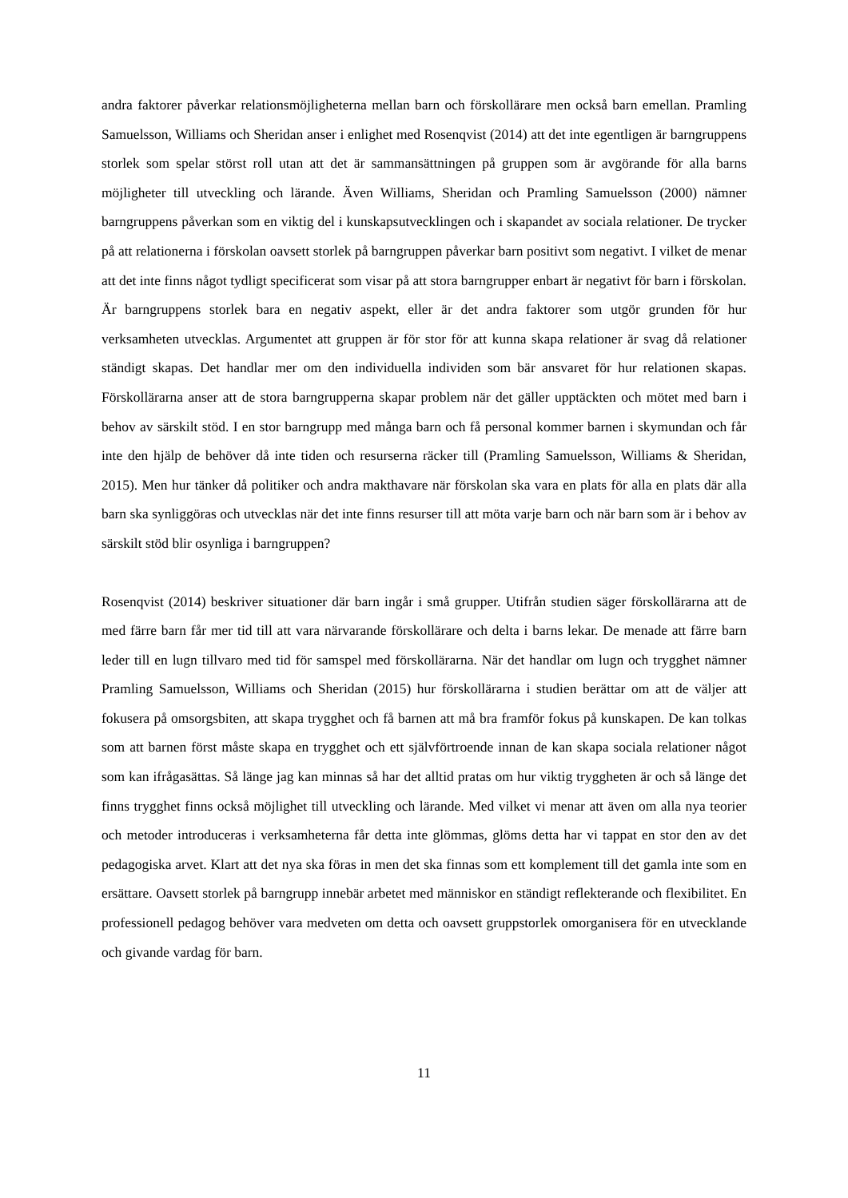andra faktorer påverkar relationsmöjligheterna mellan barn och förskollärare men också barn emellan. Pramling Samuelsson, Williams och Sheridan anser i enlighet med Rosenqvist (2014) att det inte egentligen är barngruppens storlek som spelar störst roll utan att det är sammansättningen på gruppen som är avgörande för alla barns möjligheter till utveckling och lärande. Även Williams, Sheridan och Pramling Samuelsson (2000) nämner barngruppens påverkan som en viktig del i kunskapsutvecklingen och i skapandet av sociala relationer. De trycker på att relationerna i förskolan oavsett storlek på barngruppen påverkar barn positivt som negativt. I vilket de menar att det inte finns något tydligt specificerat som visar på att stora barngrupper enbart är negativt för barn i förskolan. Är barngruppens storlek bara en negativ aspekt, eller är det andra faktorer som utgör grunden för hur verksamheten utvecklas. Argumentet att gruppen är för stor för att kunna skapa relationer är svag då relationer ständigt skapas. Det handlar mer om den individuella individen som bär ansvaret för hur relationen skapas. Förskollärarna anser att de stora barngrupperna skapar problem när det gäller upptäckten och mötet med barn i behov av särskilt stöd. I en stor barngrupp med många barn och få personal kommer barnen i skymundan och får inte den hjälp de behöver då inte tiden och resurserna räcker till (Pramling Samuelsson, Williams & Sheridan, 2015). Men hur tänker då politiker och andra makthavare när förskolan ska vara en plats för alla en plats där alla barn ska synliggöras och utvecklas när det inte finns resurser till att möta varje barn och när barn som är i behov av särskilt stöd blir osynliga i barngruppen?
Rosenqvist (2014) beskriver situationer där barn ingår i små grupper. Utifrån studien säger förskollärarna att de med färre barn får mer tid till att vara närvarande förskollärare och delta i barns lekar. De menade att färre barn leder till en lugn tillvaro med tid för samspel med förskollärarna. När det handlar om lugn och trygghet nämner Pramling Samuelsson, Williams och Sheridan (2015) hur förskollärarna i studien berättar om att de väljer att fokusera på omsorgsbiten, att skapa trygghet och få barnen att må bra framför fokus på kunskapen. De kan tolkas som att barnen först måste skapa en trygghet och ett självförtroende innan de kan skapa sociala relationer något som kan ifrågasättas. Så länge jag kan minnas så har det alltid pratas om hur viktig tryggheten är och så länge det finns trygghet finns också möjlighet till utveckling och lärande. Med vilket vi menar att även om alla nya teorier och metoder introduceras i verksamheterna får detta inte glömmas, glöms detta har vi tappat en stor den av det pedagogiska arvet. Klart att det nya ska föras in men det ska finnas som ett komplement till det gamla inte som en ersättare. Oavsett storlek på barngrupp innebär arbetet med människor en ständigt reflekterande och flexibilitet. En professionell pedagog behöver vara medveten om detta och oavsett gruppstorlek omorganisera för en utvecklande och givande vardag för barn.
11